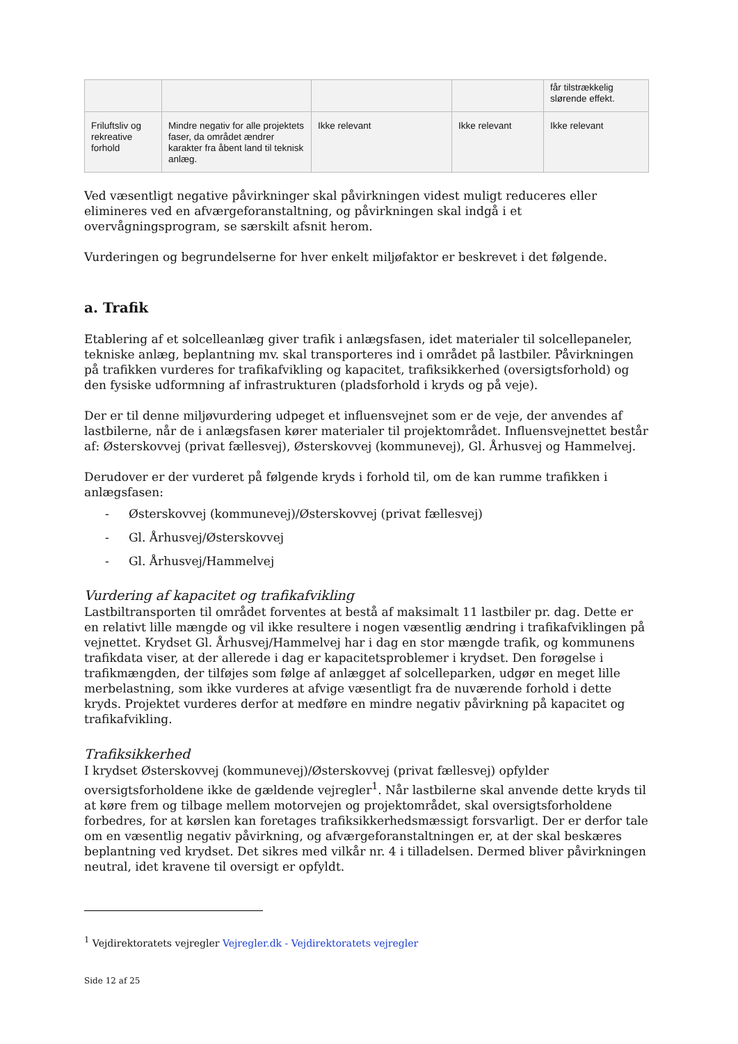| | | | | får tilstrækkelig slørende effekt. |
| Friluftsliv og rekreative forhold | Mindre negativ for alle projektets faser, da området ændrer karakter fra åbent land til teknisk anlæg. | Ikke relevant | Ikke relevant | Ikke relevant |
Ved væsentligt negative påvirkninger skal påvirkningen videst muligt reduceres eller elimineres ved en afværgeforanstaltning, og påvirkningen skal indgå i et overvågningsprogram, se særskilt afsnit herom.
Vurderingen og begrundelserne for hver enkelt miljøfaktor er beskrevet i det følgende.
a. Trafik
Etablering af et solcelleanlæg giver trafik i anlægsfasen, idet materialer til solcellepaneler, tekniske anlæg, beplantning mv. skal transporteres ind i området på lastbiler. Påvirkningen på trafikken vurderes for trafikafvikling og kapacitet, trafiksikkerhed (oversigtsforhold) og den fysiske udformning af infrastrukturen (pladsforhold i kryds og på veje).
Der er til denne miljøvurdering udpeget et influensvejnet som er de veje, der anvendes af lastbilerne, når de i anlægsfasen kører materialer til projektområdet. Influensvejnettet består af: Østerskovvej (privat fællesvej), Østerskovvej (kommunevej), Gl. Århusvej og Hammelvej.
Derudover er der vurderet på følgende kryds i forhold til, om de kan rumme trafikken i anlægsfasen:
- Østerskovvej (kommunevej)/Østerskovvej (privat fællesvej)
- Gl. Århusvej/Østerskovvej
- Gl. Århusvej/Hammelvej
Vurdering af kapacitet og trafikafvikling
Lastbiltransporten til området forventes at bestå af maksimalt 11 lastbiler pr. dag. Dette er en relativt lille mængde og vil ikke resultere i nogen væsentlig ændring i trafikafviklingen på vejnettet. Krydset Gl. Århusvej/Hammelvej har i dag en stor mængde trafik, og kommunens trafikdata viser, at der allerede i dag er kapacitetsproblemer i krydset. Den forøgelse i trafikmængden, der tilføjes som følge af anlægget af solcelleparken, udgør en meget lille merbelastning, som ikke vurderes at afvige væsentligt fra de nuværende forhold i dette kryds. Projektet vurderes derfor at medføre en mindre negativ påvirkning på kapacitet og trafikafvikling.
Trafiksikkerhed
I krydset Østerskovvej (kommunevej)/Østerskovvej (privat fællesvej) opfylder oversigtsforholdene ikke de gældende vejregler<sup>1</sup>. Når lastbilerne skal anvende dette kryds til at køre frem og tilbage mellem motorvejen og projektområdet, skal oversigtsforholdene forbedres, for at kørslen kan foretages trafiksikkerhedsmæssigt forsvarligt. Der er derfor tale om en væsentlig negativ påvirkning, og afværgeforanstaltningen er, at der skal beskæres beplantning ved krydset. Det sikres med vilkår nr. 4 i tilladelsen. Dermed bliver påvirkningen neutral, idet kravene til oversigt er opfyldt.
<sup>1</sup> Vejdirektoratets vejregler Vejregler.dk - Vejdirektoratets vejregler
Side 12 af 25